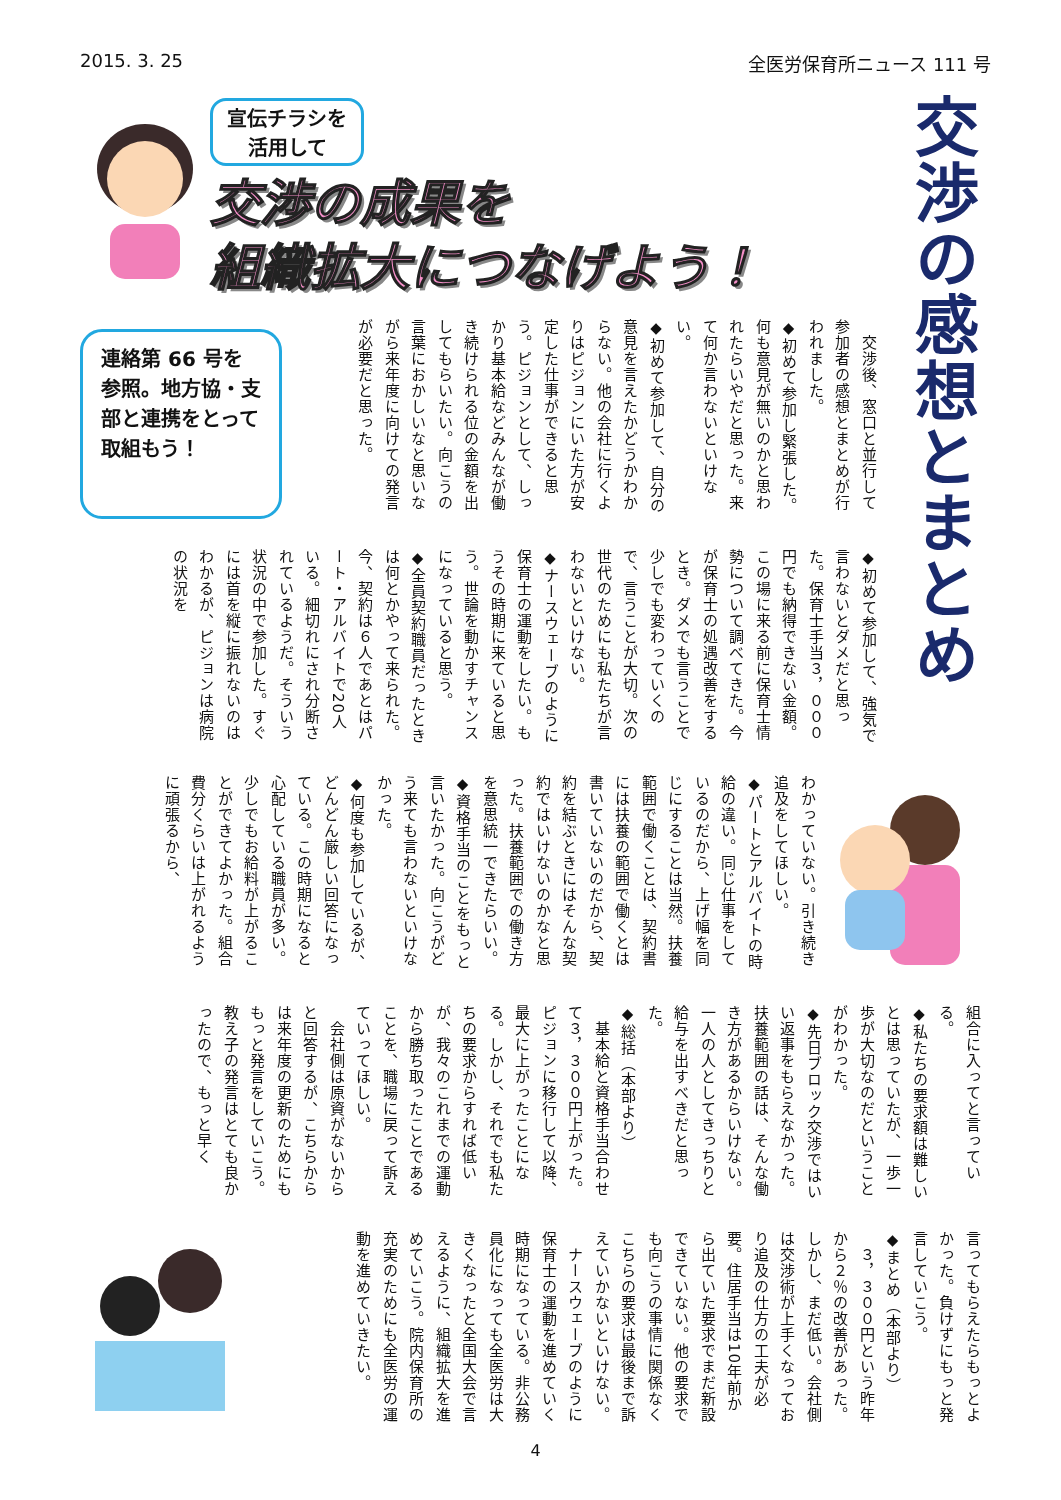2015. 3. 25 全医労保育所ニュース 111 号
交渉の感想とまとめ
宣伝チラシを
活用して
交渉の成果を
組織拡大につなげよう！
連絡第 66 号を参照。地方協・支部と連携をとって取組もう！
　交渉後、窓口と並行して参加者の感想とまとめが行われました。
◆初めて参加し緊張した。何も意見が無いのかと思われたらいやだと思った。来て何か言わないといけない。
◆初めて参加して、自分の意見を言えたかどうかわからない。他の会社に行くよりはピジョンにいた方が安定した仕事ができると思う。ピジョンとして、しっかり基本給などみんなが働き続けられる位の金額を出してもらいたい。向こうの言葉におかしいなと思いながら来年度に向けての発言が必要だと思った。
◆初めて参加して、強気で言わないとダメだと思った。保育士手当３，０００円でも納得できない金額。この場に来る前に保育士情勢について調べてきた。今が保育士の処遇改善をするとき。ダメでも言うことで少しでも変わっていくので、言うことが大切。次の世代のためにも私たちが言わないといけない。
◆ナースウェーブのように保育士の運動をしたい。もうその時期に来ていると思う。世論を動かすチャンスになっていると思う。
◆全員契約職員だったときは何とかやって来られた。今、契約は６人であとはパート・アルバイトで20人いる。細切れにされ分断されているようだ。そういう状況の中で参加した。すぐには首を縦に振れないのはわかるが、ピジョンは病院の状況を
わかっていない。引き続き追及をしてほしい。
◆パートとアルバイトの時給の違い。同じ仕事をしているのだから、上げ幅を同じにすることは当然。扶養範囲で働くことは、契約書には扶養の範囲で働くとは書いていないのだから、契約を結ぶときにはそんな契約ではいけないのかなと思った。扶養範囲での働き方を意思統一できたらいい。
◆資格手当のことをもっと言いたかった。向こうがどう来ても言わないといけなかった。
◆何度も参加しているが、どんどん厳しい回答になっている。この時期になると心配している職員が多い。少しでもお給料が上がることができてよかった。組合費分くらいは上がれるように頑張るから、
組合に入ってと言っている。
◆私たちの要求額は難しいとは思っていたが、一歩一歩が大切なのだということがわかった。
◆先日ブロック交渉ではいい返事をもらえなかった。扶養範囲の話は、そんな働き方があるからいけない。一人の人としてきっちりと給与を出すべきだと思った。
◆総括（本部より）
　基本給と資格手当合わせて３，３００円上がった。ピジョンに移行して以降、最大に上がったことになる。しかし、それでも私たちの要求からすれば低いが、我々のこれまでの運動から勝ち取ったことであることを、職場に戻って訴えていってほしい。
　会社側は原資がないからと回答するが、こちらからは来年度の更新のためにももっと発言をしていこう。教え子の発言はとても良かったので、もっと早く
言ってもらえたらもっとよかった。負けずにもっと発言していこう。
◆まとめ（本部より）
　３，３００円という昨年から２％の改善があった。しかし、まだ低い。会社側は交渉術が上手くなっており追及の仕方の工夫が必要。住居手当は10年前から出ていた要求でまだ新設できていない。他の要求でも向こうの事情に関係なくこちらの要求は最後まで訴えていかないといけない。
　ナースウェーブのように保育士の運動を進めていく時期になっている。非公務員化になっても全医労は大きくなったと全国大会で言えるように、組織拡大を進めていこう。院内保育所の充実のためにも全医労の運動を進めていきたい。
4